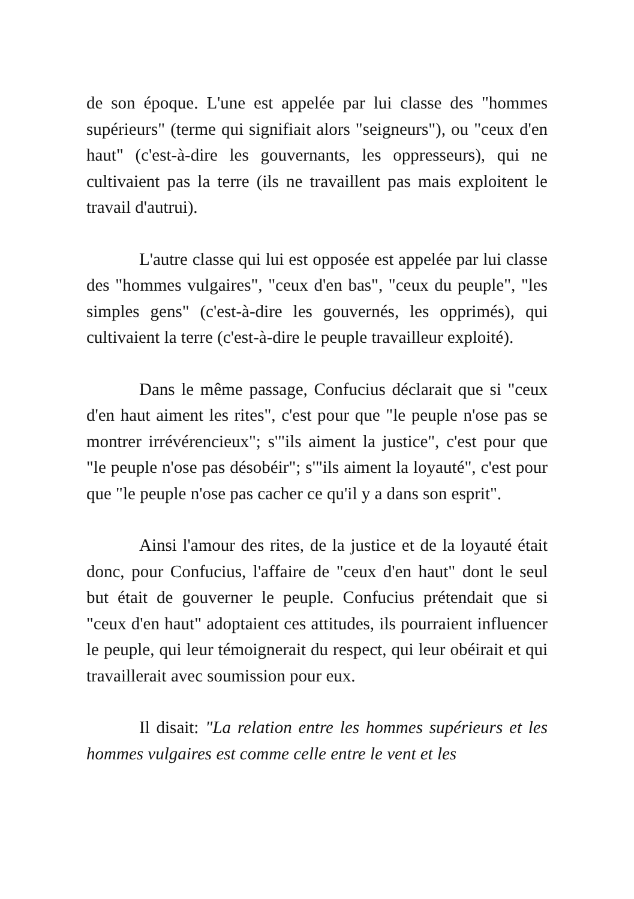de son époque. L'une est appelée par lui classe des "hommes supérieurs" (terme qui signifiait alors "seigneurs"), ou "ceux d'en haut" (c'est-à-dire les gouvernants, les oppresseurs), qui ne cultivaient pas la terre (ils ne travaillent pas mais exploitent le travail d'autrui).
L'autre classe qui lui est opposée est appelée par lui classe des "hommes vulgaires", "ceux d'en bas", "ceux du peuple", "les simples gens" (c'est-à-dire les gouvernés, les opprimés), qui cultivaient la terre (c'est-à-dire le peuple travailleur exploité).
Dans le même passage, Confucius déclarait que si "ceux d'en haut aiment les rites", c'est pour que "le peuple n'ose pas se montrer irrévérencieux"; s'"ils aiment la justice", c'est pour que "le peuple n'ose pas désobéir"; s'"ils aiment la loyauté", c'est pour que "le peuple n'ose pas cacher ce qu'il y a dans son esprit".
Ainsi l'amour des rites, de la justice et de la loyauté était donc, pour Confucius, l'affaire de "ceux d'en haut" dont le seul but était de gouverner le peuple. Confucius prétendait que si "ceux d'en haut" adoptaient ces attitudes, ils pourraient influencer le peuple, qui leur témoignerait du respect, qui leur obéirait et qui travaillerait avec soumission pour eux.
Il disait: "La relation entre les hommes supérieurs et les hommes vulgaires est comme celle entre le vent et les